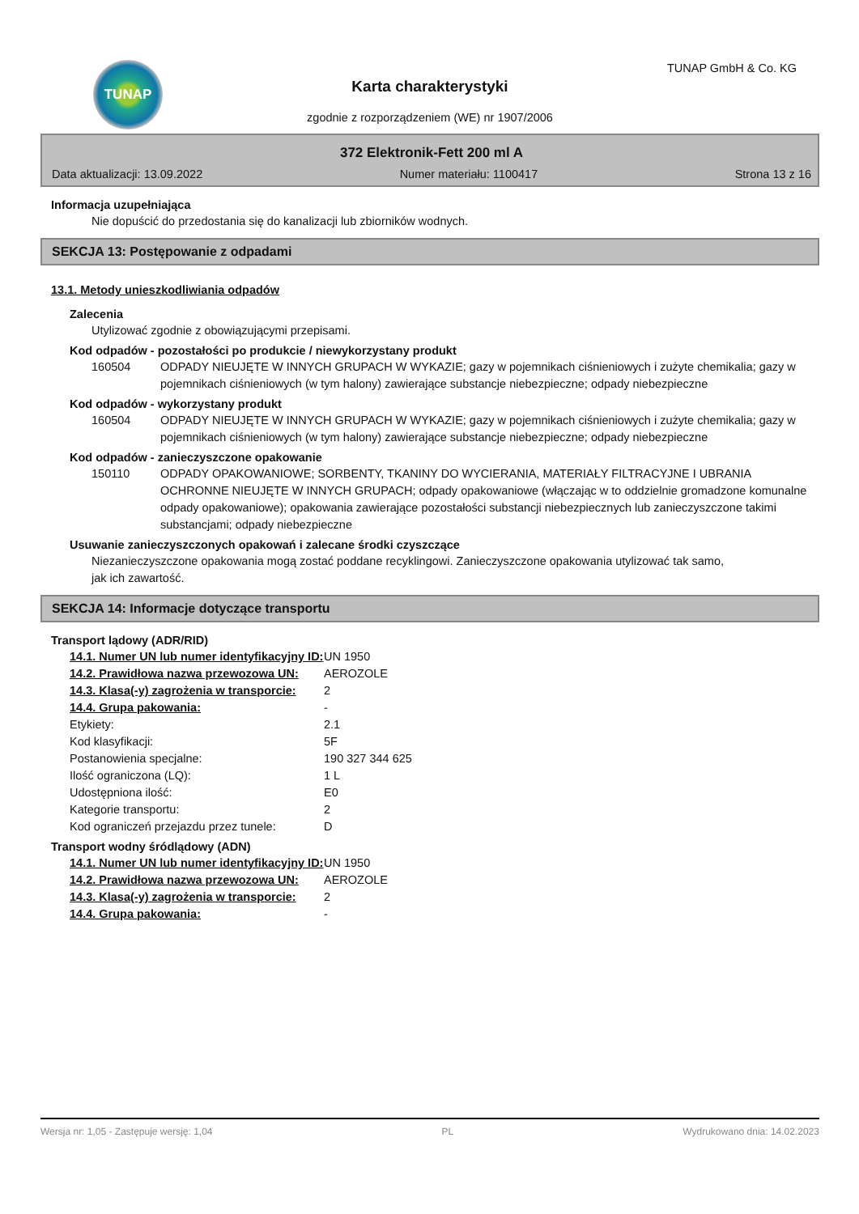TUNAP TUNAP GmbH & Co. KG
Karta charakterystyki
zgodnie z rozporządzeniem (WE) nr 1907/2006
372 Elektronik-Fett 200 ml A
Data aktualizacji: 13.09.2022 Numer materiału: 1100417 Strona 13 z 16
Informacja uzupełniająca
Nie dopuścić do przedostania się do kanalizacji lub zbiorników wodnych.
SEKCJA 13: Postępowanie z odpadami
13.1. Metody unieszkodliwiania odpadów
Zalecenia
Utylizować zgodnie z obowiązującymi przepisami.
Kod odpadów - pozostałości po produkcie / niewykorzystany produkt
160504 ODPADY NIEUJĘTE W INNYCH GRUPACH W WYKAZIE; gazy w pojemnikach ciśnieniowych i zużyte chemikalia; gazy w pojemnikach ciśnieniowych (w tym halony) zawierające substancje niebezpieczne; odpady niebezpieczne
Kod odpadów - wykorzystany produkt
160504 ODPADY NIEUJĘTE W INNYCH GRUPACH W WYKAZIE; gazy w pojemnikach ciśnieniowych i zużyte chemikalia; gazy w pojemnikach ciśnieniowych (w tym halony) zawierające substancje niebezpieczne; odpady niebezpieczne
Kod odpadów - zanieczyszczone opakowanie
150110 ODPADY OPAKOWANIOWE; SORBENTY, TKANINY DO WYCIERANIA, MATERIAŁY FILTRACYJNE I UBRANIA OCHRONNE NIEUJĘTE W INNYCH GRUPACH; odpady opakowaniowe (włączając w to oddzielnie gromadzone komunalne odpady opakowaniowe); opakowania zawierające pozostałości substancji niebezpiecznych lub zanieczyszczone takimi substancjami; odpady niebezpieczne
Usuwanie zanieczyszczonych opakowań i zalecane środki czyszczące
Niezanieczyszczone opakowania mogą zostać poddane recyklingowi. Zanieczyszczone opakowania utylizować tak samo, jak ich zawartość.
SEKCJA 14: Informacje dotyczące transportu
Transport lądowy (ADR/RID)
| 14.1. Numer UN lub numer identyfikacyjny ID: | UN 1950 |
| 14.2. Prawidłowa nazwa przewozowa UN: | AEROZOLE |
| 14.3. Klasa(-y) zagrożenia w transporcie: | 2 |
| 14.4. Grupa pakowania: | - |
| Etykiety: | 2.1 |
| Kod klasyfikacji: | 5F |
| Postanowienia specjalne: | 190 327 344 625 |
| Ilość ograniczona (LQ): | 1 L |
| Udostępniona ilość: | E0 |
| Kategorie transportu: | 2 |
| Kod ograniczeń przejazdu przez tunele: | D |
Transport wodny śródlądowy (ADN)
| 14.1. Numer UN lub numer identyfikacyjny ID: | UN 1950 |
| 14.2. Prawidłowa nazwa przewozowa UN: | AEROZOLE |
| 14.3. Klasa(-y) zagrożenia w transporcie: | 2 |
| 14.4. Grupa pakowania: | - |
Wersja nr: 1,05 - Zastępuje wersję: 1,04 PL Wydrukowano dnia: 14.02.2023